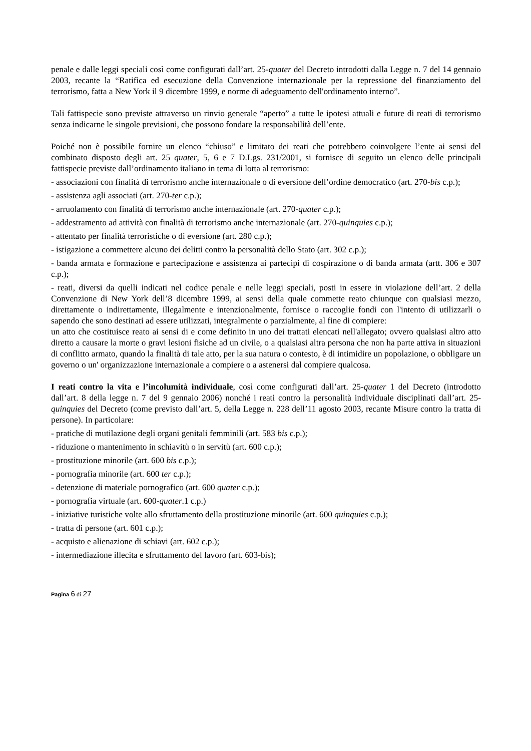penale e dalle leggi speciali così come configurati dall’art. 25-quater del Decreto introdotti dalla Legge n. 7 del 14 gennaio 2003, recante la “Ratifica ed esecuzione della Convenzione internazionale per la repressione del finanziamento del terrorismo, fatta a New York il 9 dicembre 1999, e norme di adeguamento dell'ordinamento interno”.
Tali fattispecie sono previste attraverso un rinvio generale “aperto” a tutte le ipotesi attuali e future di reati di terrorismo senza indicarne le singole previsioni, che possono fondare la responsabilità dell’ente.
Poiché non è possibile fornire un elenco “chiuso” e limitato dei reati che potrebbero coinvolgere l’ente ai sensi del combinato disposto degli art. 25 quater, 5, 6 e 7 D.Lgs. 231/2001, si fornisce di seguito un elenco delle principali fattispecie previste dall’ordinamento italiano in tema di lotta al terrorismo:
- associazioni con finalità di terrorismo anche internazionale o di eversione dell’ordine democratico (art. 270-bis c.p.);
- assistenza agli associati (art. 270-ter c.p.);
- arruolamento con finalità di terrorismo anche internazionale (art. 270-quater c.p.);
- addestramento ad attività con finalità di terrorismo anche internazionale (art. 270-quinquies c.p.);
- attentato per finalità terroristiche o di eversione (art. 280 c.p.);
- istigazione a commettere alcuno dei delitti contro la personalità dello Stato (art. 302 c.p.);
- banda armata e formazione e partecipazione e assistenza ai partecipi di cospirazione o di banda armata (artt. 306 e 307 c.p.);
- reati, diversi da quelli indicati nel codice penale e nelle leggi speciali, posti in essere in violazione dell’art. 2 della Convenzione di New York dell’8 dicembre 1999, ai sensi della quale commette reato chiunque con qualsiasi mezzo, direttamente o indirettamente, illegalmente e intenzionalmente, fornisce o raccoglie fondi con l'intento di utilizzarli o sapendo che sono destinati ad essere utilizzati, integralmente o parzialmente, al fine di compiere:
un atto che costituisce reato ai sensi di e come definito in uno dei trattati elencati nell'allegato; ovvero qualsiasi altro atto diretto a causare la morte o gravi lesioni fisiche ad un civile, o a qualsiasi altra persona che non ha parte attiva in situazioni di conflitto armato, quando la finalità di tale atto, per la sua natura o contesto, è di intimidire un popolazione, o obbligare un governo o un' organizzazione internazionale a compiere o a astenersi dal compiere qualcosa.
I reati contro la vita e l’incolumità individuale, così come configurati dall’art. 25-quater 1 del Decreto (introdotto dall’art. 8 della legge n. 7 del 9 gennaio 2006) nonché i reati contro la personalità individuale disciplinati dall’art. 25-quinquies del Decreto (come previsto dall’art. 5, della Legge n. 228 dell’11 agosto 2003, recante Misure contro la tratta di persone). In particolare:
- pratiche di mutilazione degli organi genitali femminili (art. 583 bis c.p.);
- riduzione o mantenimento in schiavitù o in servitù (art. 600 c.p.);
- prostituzione minorile (art. 600 bis c.p.);
- pornografia minorile (art. 600 ter c.p.);
- detenzione di materiale pornografico (art. 600 quater c.p.);
- pornografia virtuale (art. 600-quater.1 c.p.)
- iniziative turistiche volte allo sfruttamento della prostituzione minorile (art. 600 quinquies c.p.);
- tratta di persone (art. 601 c.p.);
- acquisto e alienazione di schiavi (art. 602 c.p.);
- intermediazione illecita e sfruttamento del lavoro (art. 603-bis);
Pagina 6 di 27